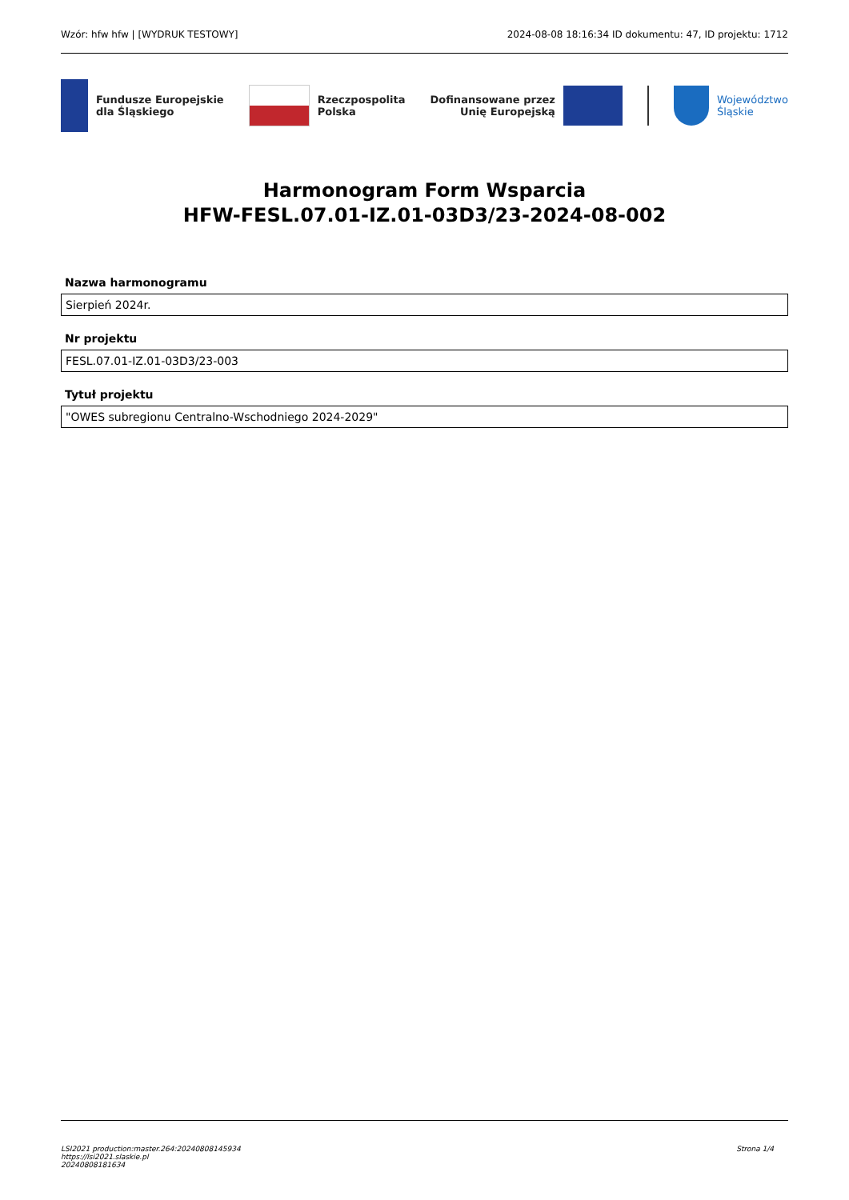Wzór: hfw hfw | [WYDRUK TESTOWY] 2024-08-08 18:16:34 ID dokumentu: 47, ID projektu: 1712
Fundusze Europejskie
dla Śląskiego
Rzeczpospolita
Polska
Dofinansowane przez
Unię Europejską
Województwo
Śląskie
Harmonogram Form Wsparcia
HFW-FESL.07.01-IZ.01-03D3/23-2024-08-002
Nazwa harmonogramu
Sierpień 2024r.
Nr projektu
FESL.07.01-IZ.01-03D3/23-003
Tytuł projektu
"OWES subregionu Centralno-Wschodniego 2024-2029"
LSI2021 production:master.264:20240808145934
https://lsi2021.slaskie.pl
20240808181634
Strona 1/4